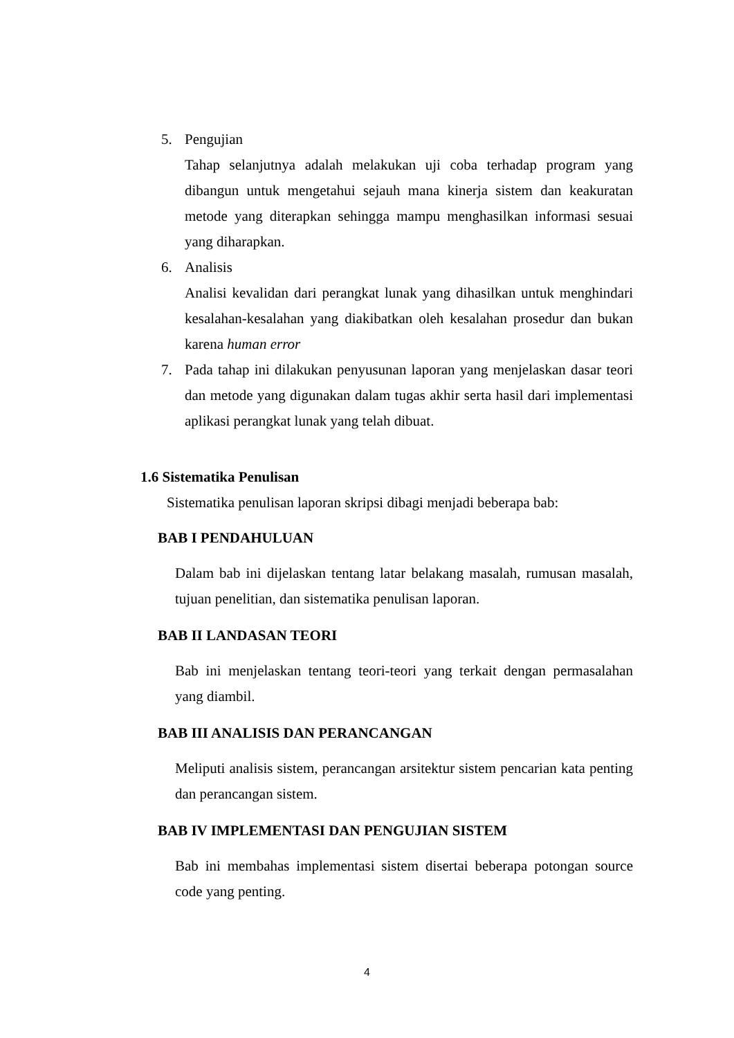5. Pengujian
Tahap selanjutnya adalah melakukan uji coba terhadap program yang dibangun untuk mengetahui sejauh mana kinerja sistem dan keakuratan metode yang diterapkan sehingga mampu menghasilkan informasi sesuai yang diharapkan.
6. Analisis
Analisi kevalidan dari perangkat lunak yang dihasilkan untuk menghindari kesalahan-kesalahan yang diakibatkan oleh kesalahan prosedur dan bukan karena human error
7. Pada tahap ini dilakukan penyusunan laporan yang menjelaskan dasar teori dan metode yang digunakan dalam tugas akhir serta hasil dari implementasi aplikasi perangkat lunak yang telah dibuat.
1.6 Sistematika Penulisan
Sistematika penulisan laporan skripsi dibagi menjadi beberapa bab:
BAB I PENDAHULUAN
Dalam bab ini dijelaskan tentang latar belakang masalah, rumusan masalah, tujuan penelitian, dan sistematika penulisan laporan.
BAB II LANDASAN TEORI
Bab ini menjelaskan tentang teori-teori yang terkait dengan permasalahan yang diambil.
BAB III ANALISIS DAN PERANCANGAN
Meliputi analisis sistem, perancangan arsitektur sistem pencarian kata penting dan perancangan sistem.
BAB IV IMPLEMENTASI DAN PENGUJIAN SISTEM
Bab ini membahas implementasi sistem disertai beberapa potongan source code yang penting.
4